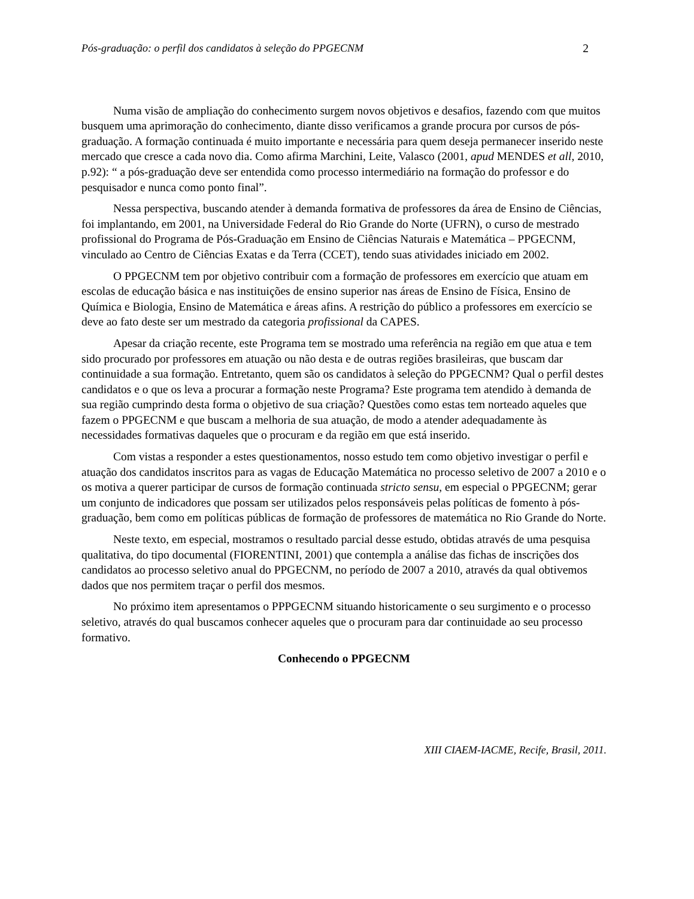Pós-graduação: o perfil dos candidatos à seleção do PPGECNM 2
Numa visão de ampliação do conhecimento surgem novos objetivos e desafios, fazendo com que muitos busquem uma aprimoração do conhecimento, diante disso verificamos a grande procura por cursos de pós-graduação. A formação continuada é muito importante e necessária para quem deseja permanecer inserido neste mercado que cresce a cada novo dia. Como afirma Marchini, Leite, Valasco (2001, apud MENDES et all, 2010, p.92): “ a pós-graduação deve ser entendida como processo intermediário na formação do professor e do pesquisador e nunca como ponto final”.
Nessa perspectiva, buscando atender à demanda formativa de professores da área de Ensino de Ciências, foi implantando, em 2001, na Universidade Federal do Rio Grande do Norte (UFRN), o curso de mestrado profissional do Programa de Pós-Graduação em Ensino de Ciências Naturais e Matemática – PPGECNM, vinculado ao Centro de Ciências Exatas e da Terra (CCET), tendo suas atividades iniciado em 2002.
O PPGECNM tem por objetivo contribuir com a formação de professores em exercício que atuam em escolas de educação básica e nas instituições de ensino superior nas áreas de Ensino de Física, Ensino de Química e Biologia, Ensino de Matemática e áreas afins. A restrição do público a professores em exercício se deve ao fato deste ser um mestrado da categoria profissional da CAPES.
Apesar da criação recente, este Programa tem se mostrado uma referência na região em que atua e tem sido procurado por professores em atuação ou não desta e de outras regiões brasileiras, que buscam dar continuidade a sua formação. Entretanto, quem são os candidatos à seleção do PPGECNM? Qual o perfil destes candidatos e o que os leva a procurar a formação neste Programa? Este programa tem atendido à demanda de sua região cumprindo desta forma o objetivo de sua criação? Questões como estas tem norteado aqueles que fazem o PPGECNM e que buscam a melhoria de sua atuação, de modo a atender adequadamente às necessidades formativas daqueles que o procuram e da região em que está inserido.
Com vistas a responder a estes questionamentos, nosso estudo tem como objetivo investigar o perfil e atuação dos candidatos inscritos para as vagas de Educação Matemática no processo seletivo de 2007 a 2010 e o os motiva a querer participar de cursos de formação continuada stricto sensu, em especial o PPGECNM; gerar um conjunto de indicadores que possam ser utilizados pelos responsáveis pelas políticas de fomento à pós-graduação, bem como em políticas públicas de formação de professores de matemática no Rio Grande do Norte.
Neste texto, em especial, mostramos o resultado parcial desse estudo, obtidas através de uma pesquisa qualitativa, do tipo documental (FIORENTINI, 2001) que contempla a análise das fichas de inscrições dos candidatos ao processo seletivo anual do PPGECNM, no período de 2007 a 2010, através da qual obtivemos dados que nos permitem traçar o perfil dos mesmos.
No próximo item apresentamos o PPPGECNM situando historicamente o seu surgimento e o processo seletivo, através do qual buscamos conhecer aqueles que o procuram para dar continuidade ao seu processo formativo.
Conhecendo o PPGECNM
XIII CIAEM-IACME, Recife, Brasil, 2011.